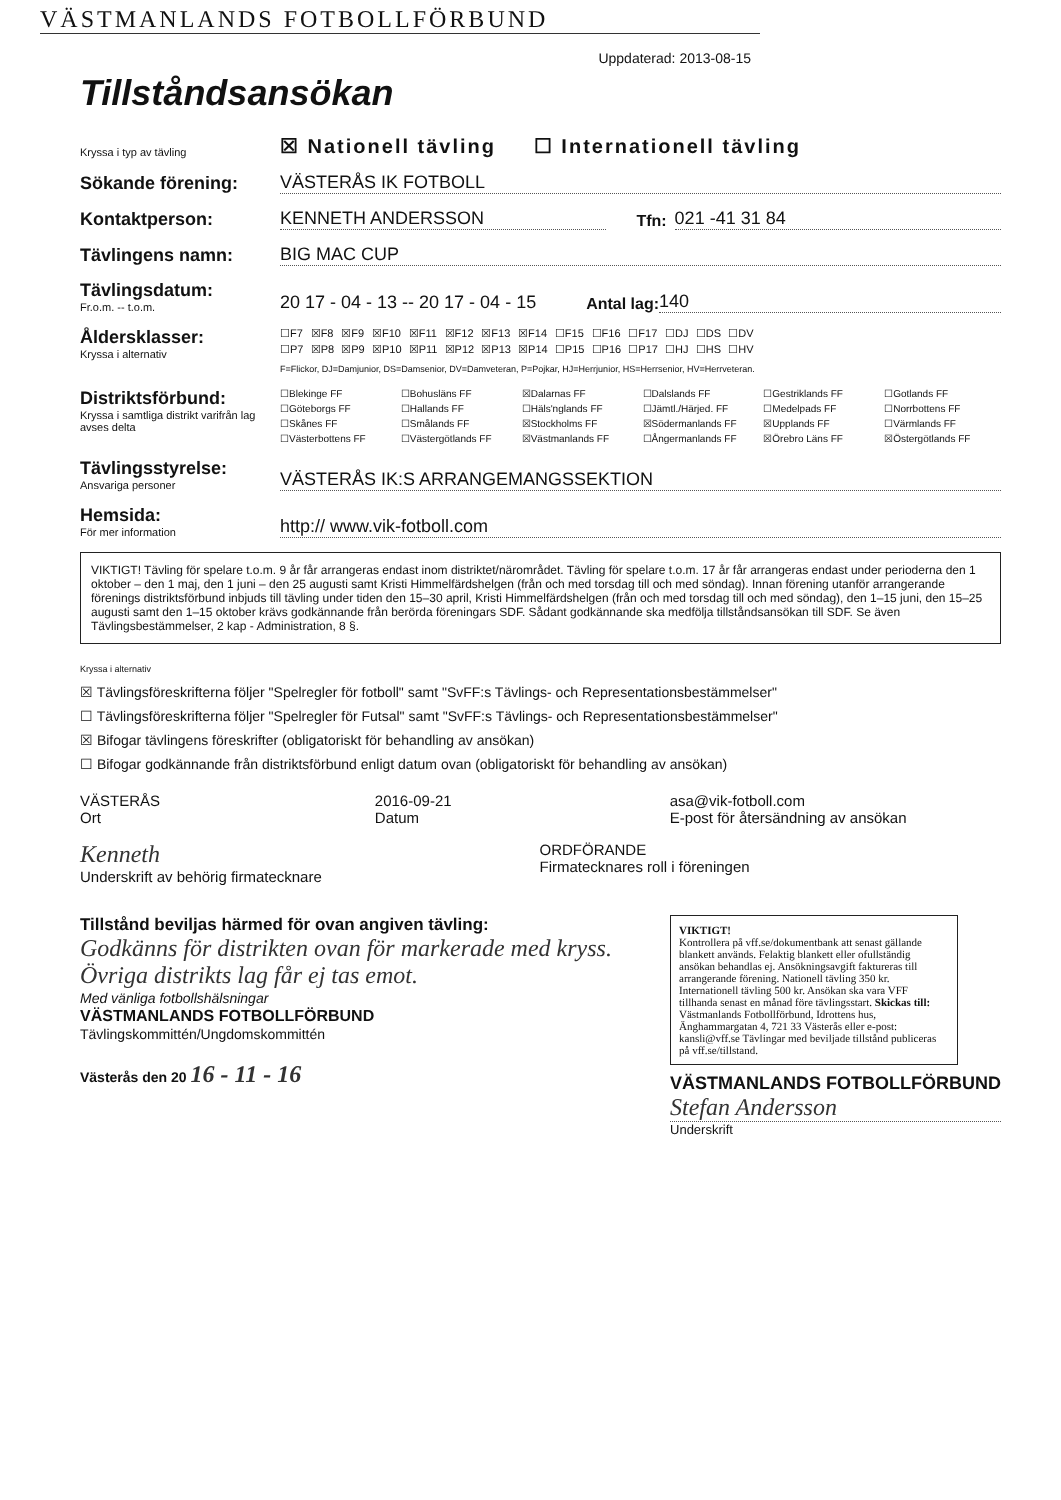VÄSTMANLANDS FOTBOLLFÖRBUND
Uppdaterad: 2013-08-15
Tillståndsansökan
Kryssa i typ av tävling ☒ Nationell tävling ☐ Internationell tävling
Sökande förening: VÄSTERÅS IK FOTBOLL
Kontaktperson: KENNETH ANDERSSON Tfn: 021 -41 31 84
Tävlingens namn: BIG MAC CUP
Tävlingsdatum:
Fr.o.m. -- t.o.m. 20 17 - 04 - 13 -- 20 17 - 04 - 15 Antal lag: 140
Åldersklasser:
Kryssa i alternativ
☐F7 ☒F8 ☒F9 ☒F10 ☒F11 ☒F12 ☒F13 ☒F14 ☐F15 ☐F16 ☐F17 ☐DJ ☐DS ☐DV ☐P7 ☒P8 ☒P9 ☒P10 ☒P11 ☒P12 ☒P13 ☒P14 ☐P15 ☐P16 ☐P17 ☐HJ ☐HS ☐HV
F=Flickor, DJ=Damjunior, DS=Damsenior, DV=Damveteran, P=Pojkar, HJ=Herrjunior, HS=Herrsenior, HV=Herrveteran.
Distriktsförbund:
Kryssa i samtliga distrikt varifrån lag avses delta
☐Blekinge FF ☐Bohusläns FF ☒Dalarnas FF ☐Dalslands FF ☐Gestriklands FF ☐Gotlands FF ☐Göteborgs FF ☐Hallands FF ☐Häls'nglands FF ☐Jämtl./Härjed. FF ☐Medelpads FF ☐Norrbottens FF ☐Skånes FF ☐Smålands FF ☒Stockholms FF ☒Södermanlands FF ☒Upplands FF ☐Värmlands FF ☐Västerbottens FF ☐Västergötlands FF ☒Västmanlands FF ☐Ångermanlands FF ☒Örebro Läns FF ☒Östergötlands FF
Tävlingsstyrelse:
Ansvariga personer VÄSTERÅS IK:S ARRANGEMANGSSEKTION
Hemsida:
För mer information http:// www.vik-fotboll.com
VIKTIGT! Tävling för spelare t.o.m. 9 år får arrangeras endast inom distriktet/närområdet. Tävling för spelare t.o.m. 17 år får arrangeras endast under perioderna den 1 oktober – den 1 maj, den 1 juni – den 25 augusti samt Kristi Himmelfärdshelgen (från och med torsdag till och med söndag). Innan förening utanför arrangerande förenings distriktsförbund inbjuds till tävling under tiden den 15–30 april, Kristi Himmelfärdshelgen (från och med torsdag till och med söndag), den 1–15 juni, den 15–25 augusti samt den 1–15 oktober krävs godkännande från berörda föreningars SDF. Sådant godkännande ska medfölja tillståndsansökan till SDF. Se även Tävlingsbestämmelser, 2 kap - Administration, 8 §.
Kryssa i alternativ
☒ Tävlingsföreskrifterna följer "Spelregler för fotboll" samt "SvFF:s Tävlings- och Representationsbestämmelser"
☐ Tävlingsföreskrifterna följer "Spelregler för Futsal" samt "SvFF:s Tävlings- och Representationsbestämmelser"
☒ Bifogar tävlingens föreskrifter (obligatoriskt för behandling av ansökan)
☐ Bifogar godkännande från distriktsförbund enligt datum ovan (obligatoriskt för behandling av ansökan)
VÄSTERÅS
Ort 2016-09-21
Datum asa@vik-fotboll.com
E-post för återsändning av ansökan
Kenneth
Underskrift av behörig firmatecknare ORDFÖRANDE
Firmatecknares roll i föreningen
Tillstånd beviljas härmed för ovan angiven tävling:
Godkänns för distrikten ovan för markerade med kryss. Övriga distrikts lag får ej tas emot.
Med vänliga fotbollshälsningar
VÄSTMANLANDS FOTBOLLFÖRBUND
Tävlingskommittén/Ungdomskommittén
Västerås den 20 16 - 11 - 16
VIKTIGT!
Kontrollera på vff.se/dokumentbank att senast gällande blankett används. Felaktig blankett eller ofullständig ansökan behandlas ej. Ansökningsavgift faktureras till arrangerande förening. Nationell tävling 350 kr. Internationell tävling 500 kr. Ansökan ska vara VFF tillhanda senast en månad före tävlingsstart. Skickas till: Västmanlands Fotbollförbund, Idrottens hus, Änghammargatan 4, 721 33 Västerås eller e-post: kansli@vff.se Tävlingar med beviljade tillstånd publiceras på vff.se/tillstand.
VÄSTMANLANDS FOTBOLLFÖRBUND
Stefan Andersson
Underskrift